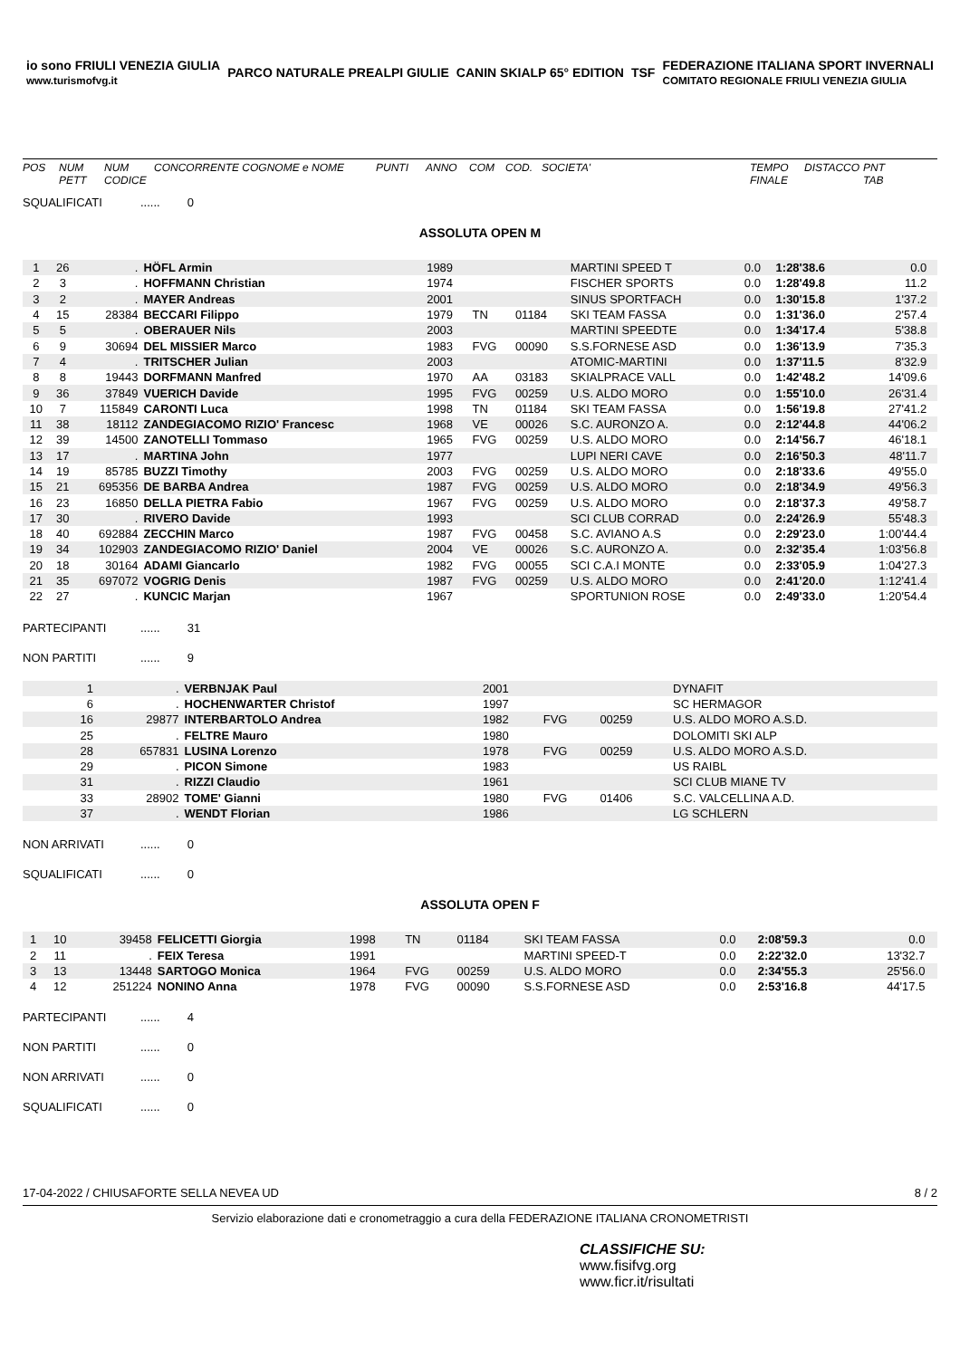io sono FRIULI VENEZIA GIULIA
www.turismofvg.it PARCO NATURALE PREALPI GIULIE CANIN SKIALP 65° EDITION TSF FEDERAZIONE ITALIANA SPORT INVERNALI
COMITATO REGIONALE FRIULI VENEZIA GIULIA
POS NUM PETT NUM CODICE CONCORRENTE COGNOME e NOME PUNTI ANNO COM COD. SOCIETA' TEMPO FINALE DISTACCO PNT TAB
SQUALIFICATI...... 0
ASSOLUTA OPEN M
| 1 | 26 | . | HÖFL Armin | 1989 | | | MARTINI SPEED T | 0.0 | 1:28'38.6 | 0.0 | |
| 2 | 3 | . | HOFFMANN Christian | 1974 | | | FISCHER SPORTS | 0.0 | 1:28'49.8 | 11.2 | |
| 3 | 2 | . | MAYER Andreas | 2001 | | | SINUS SPORTFACH | 0.0 | 1:30'15.8 | 1'37.2 | |
| 4 | 15 | 28384 | BECCARI Filippo | 1979 | TN | 01184 | SKI TEAM FASSA | 0.0 | 1:31'36.0 | 2'57.4 | |
| 5 | 5 | . | OBERAUER Nils | 2003 | | | MARTINI SPEEDTE | 0.0 | 1:34'17.4 | 5'38.8 | |
| 6 | 9 | 30694 | DEL MISSIER Marco | 1983 | FVG | 00090 | S.S.FORNESE ASD | 0.0 | 1:36'13.9 | 7'35.3 | |
| 7 | 4 | . | TRITSCHER Julian | 2003 | | | ATOMIC-MARTINI | 0.0 | 1:37'11.5 | 8'32.9 | |
| 8 | 8 | 19443 | DORFMANN Manfred | 1970 | AA | 03183 | SKIALPRACE VALL | 0.0 | 1:42'48.2 | 14'09.6 | |
| 9 | 36 | 37849 | VUERICH Davide | 1995 | FVG | 00259 | U.S. ALDO MORO | 0.0 | 1:55'10.0 | 26'31.4 | |
| 10 | 7 | 115849 | CARONTI Luca | 1998 | TN | 01184 | SKI TEAM FASSA | 0.0 | 1:56'19.8 | 27'41.2 | |
| 11 | 38 | 18112 | ZANDEGIACOMO RIZIO' Francesc | 1968 | VE | 00026 | S.C. AURONZO A. | 0.0 | 2:12'44.8 | 44'06.2 | |
| 12 | 39 | 14500 | ZANOTELLI Tommaso | 1965 | FVG | 00259 | U.S. ALDO MORO | 0.0 | 2:14'56.7 | 46'18.1 | |
| 13 | 17 | . | MARTINA John | 1977 | | | LUPI NERI CAVE | 0.0 | 2:16'50.3 | 48'11.7 | |
| 14 | 19 | 85785 | BUZZI Timothy | 2003 | FVG | 00259 | U.S. ALDO MORO | 0.0 | 2:18'33.6 | 49'55.0 | |
| 15 | 21 | 695356 | DE BARBA Andrea | 1987 | FVG | 00259 | U.S. ALDO MORO | 0.0 | 2:18'34.9 | 49'56.3 | |
| 16 | 23 | 16850 | DELLA PIETRA Fabio | 1967 | FVG | 00259 | U.S. ALDO MORO | 0.0 | 2:18'37.3 | 49'58.7 | |
| 17 | 30 | . | RIVERO Davide | 1993 | | | SCI CLUB CORRAD | 0.0 | 2:24'26.9 | 55'48.3 | |
| 18 | 40 | 692884 | ZECCHIN Marco | 1987 | FVG | 00458 | S.C. AVIANO A.S | 0.0 | 2:29'23.0 | 1:00'44.4 | |
| 19 | 34 | 102903 | ZANDEGIACOMO RIZIO' Daniel | 2004 | VE | 00026 | S.C. AURONZO A. | 0.0 | 2:32'35.4 | 1:03'56.8 | |
| 20 | 18 | 30164 | ADAMI Giancarlo | 1982 | FVG | 00055 | SCI C.A.I MONTE | 0.0 | 2:33'05.9 | 1:04'27.3 | |
| 21 | 35 | 697072 | VOGRIG Denis | 1987 | FVG | 00259 | U.S. ALDO MORO | 0.0 | 2:41'20.0 | 1:12'41.4 | |
| 22 | 27 | . | KUNCIC Marjan | 1967 | | | SPORTUNION ROSE | 0.0 | 2:49'33.0 | 1:20'54.4 | |
PARTECIPANTI...... 31
NON PARTITI...... 9
| 1 | . | VERBNJAK Paul | 2001 | | | DYNAFIT |
| 6 | . | HOCHENWARTER Christof | 1997 | | | SC HERMAGOR |
| 16 | 29877 | INTERBARTOLO Andrea | 1982 | FVG | 00259 | U.S. ALDO MORO A.S.D. |
| 25 | . | FELTRE Mauro | 1980 | | | DOLOMITI SKI ALP |
| 28 | 657831 | LUSINA Lorenzo | 1978 | FVG | 00259 | U.S. ALDO MORO A.S.D. |
| 29 | . | PICON Simone | 1983 | | | US RAIBL |
| 31 | . | RIZZI Claudio | 1961 | | | SCI CLUB MIANE TV |
| 33 | 28902 | TOME' Gianni | 1980 | FVG | 01406 | S.C. VALCELLINA A.D. |
| 37 | . | WENDT Florian | 1986 | | | LG SCHLERN |
NON ARRIVATI...... 0
SQUALIFICATI...... 0
ASSOLUTA OPEN F
| 1 | 10 | 39458 | FELICETTI Giorgia | 1998 | TN | 01184 | SKI TEAM FASSA | 0.0 | 2:08'59.3 | 0.0 | |
| 2 | 11 | . | FEIX Teresa | 1991 | | | MARTINI SPEED-T | 0.0 | 2:22'32.0 | 13'32.7 | |
| 3 | 13 | 13448 | SARTOGO Monica | 1964 | FVG | 00259 | U.S. ALDO MORO | 0.0 | 2:34'55.3 | 25'56.0 | |
| 4 | 12 | 251224 | NONINO Anna | 1978 | FVG | 00090 | S.S.FORNESE ASD | 0.0 | 2:53'16.8 | 44'17.5 | |
PARTECIPANTI...... 4
NON PARTITI...... 0
NON ARRIVATI...... 0
SQUALIFICATI...... 0
17-04-2022 / CHIUSAFORTE SELLA NEVEA UD 8 / 2
Servizio elaborazione dati e cronometraggio a cura della FEDERAZIONE ITALIANA CRONOMETRISTI
CLASSIFICHE SU:
www.fisifvg.org
www.ficr.it/risultati